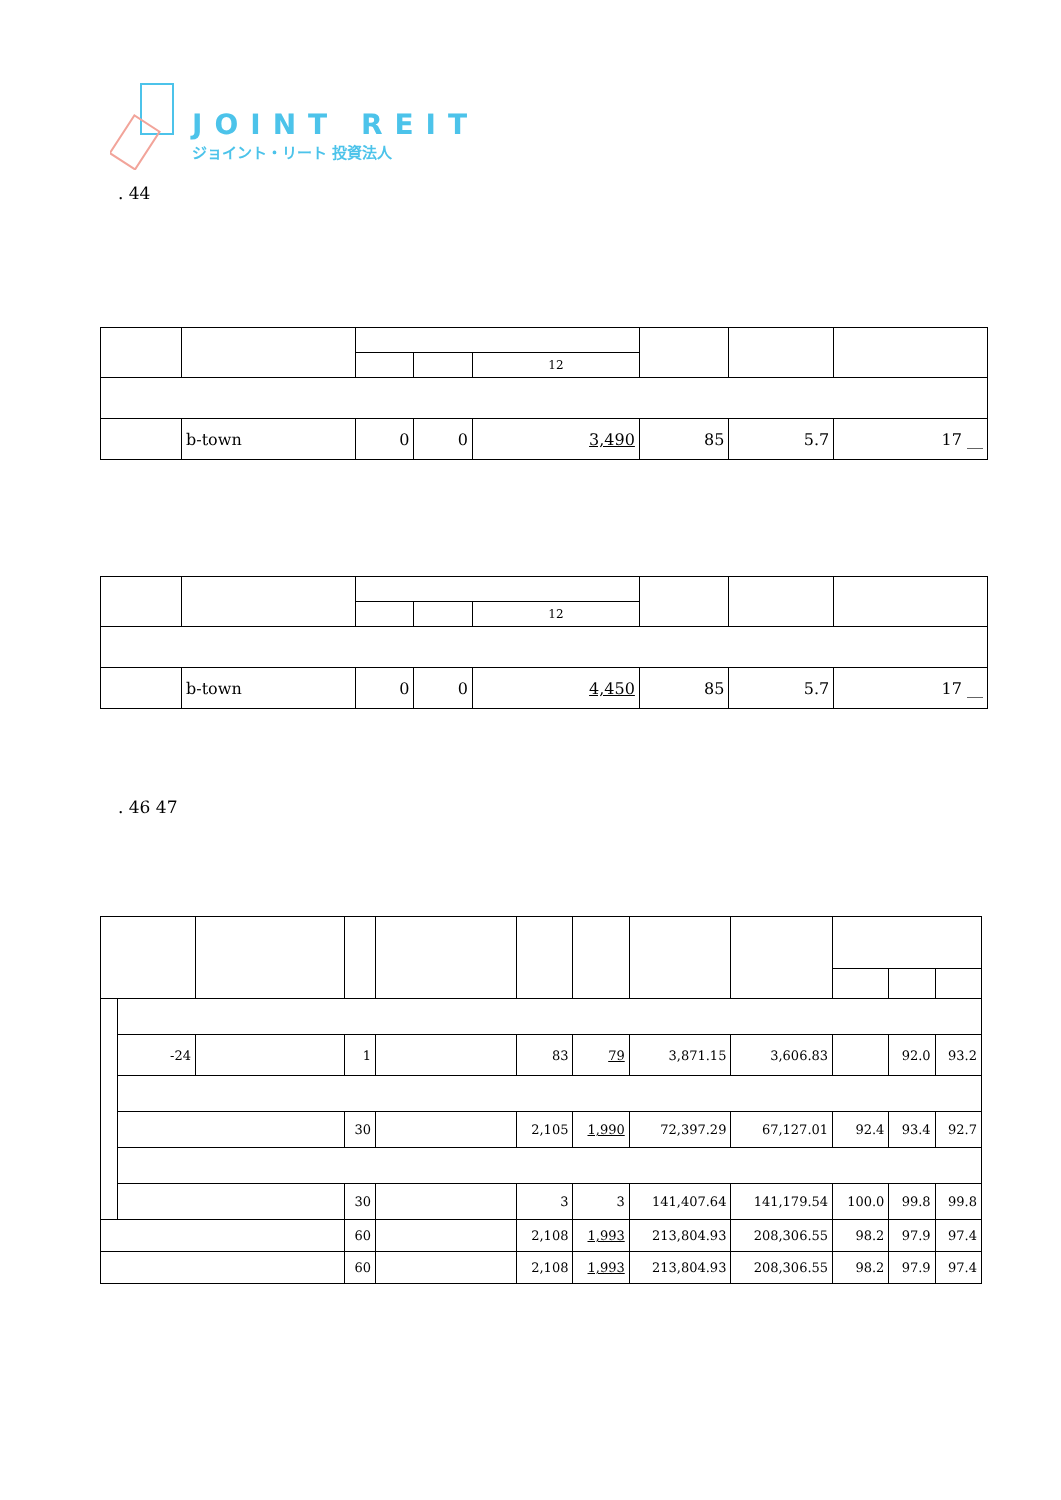JOINT REIT
ジョイント・リート 投資法人
. 44
| | | | | 12 | | | |
| | b-town | 0 | 0 | 3,490 | 85 | 5.7 | 17 __ |
| | | | | 12 | | | |
| | b-town | 0 | 0 | 4,450 | 85 | 5.7 | 17 __ |
. 46 47
| | -24 | | 1 | | 83 | 79 | 3,871.15 | 3,606.83 | | 92.0 | 93.2 |
| | | | 30 | | 2,105 | 1,990 | 72,397.29 | 67,127.01 | 92.4 | 93.4 | 92.7 |
| | | | 30 | | 3 | 3 | 141,407.64 | 141,179.54 | 100.0 | 99.8 | 99.8 |
| | | | 60 | | 2,108 | 1,993 | 213,804.93 | 208,306.55 | 98.2 | 97.9 | 97.4 |
| | | | 60 | | 2,108 | 1,993 | 213,804.93 | 208,306.55 | 98.2 | 97.9 | 97.4 |